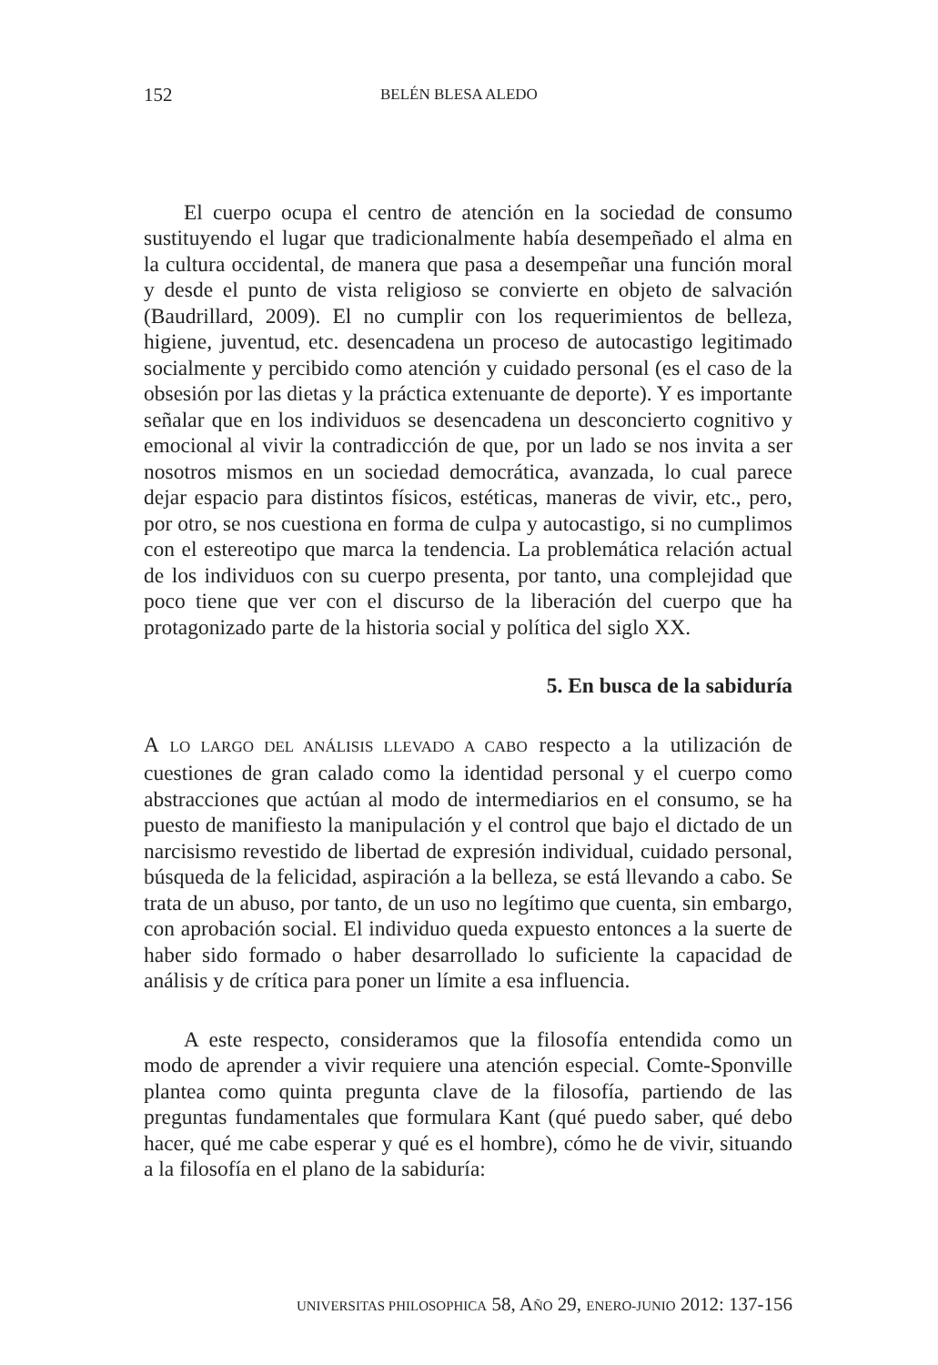152 BELÉN BLESA ALEDO
El cuerpo ocupa el centro de atención en la sociedad de consumo sustituyendo el lugar que tradicionalmente había desempeñado el alma en la cultura occidental, de manera que pasa a desempeñar una función moral y desde el punto de vista religioso se convierte en objeto de salvación (Baudrillard, 2009). El no cumplir con los requerimientos de belleza, higiene, juventud, etc. desencadena un proceso de autocastigo legitimado socialmente y percibido como atención y cuidado personal (es el caso de la obsesión por las dietas y la práctica extenuante de deporte). Y es importante señalar que en los individuos se desencadena un desconcierto cognitivo y emocional al vivir la contradicción de que, por un lado se nos invita a ser nosotros mismos en un sociedad democrática, avanzada, lo cual parece dejar espacio para distintos físicos, estéticas, maneras de vivir, etc., pero, por otro, se nos cuestiona en forma de culpa y autocastigo, si no cumplimos con el estereotipo que marca la tendencia. La problemática relación actual de los individuos con su cuerpo presenta, por tanto, una complejidad que poco tiene que ver con el discurso de la liberación del cuerpo que ha protagonizado parte de la historia social y política del siglo XX.
5. En busca de la sabiduría
A LO LARGO DEL ANÁLISIS LLEVADO A CABO respecto a la utilización de cuestiones de gran calado como la identidad personal y el cuerpo como abstracciones que actúan al modo de intermediarios en el consumo, se ha puesto de manifiesto la manipulación y el control que bajo el dictado de un narcisismo revestido de libertad de expresión individual, cuidado personal, búsqueda de la felicidad, aspiración a la belleza, se está llevando a cabo. Se trata de un abuso, por tanto, de un uso no legítimo que cuenta, sin embargo, con aprobación social. El individuo queda expuesto entonces a la suerte de haber sido formado o haber desarrollado lo suficiente la capacidad de análisis y de crítica para poner un límite a esa influencia.
A este respecto, consideramos que la filosofía entendida como un modo de aprender a vivir requiere una atención especial. Comte-Sponville plantea como quinta pregunta clave de la filosofía, partiendo de las preguntas fundamentales que formulara Kant (qué puedo saber, qué debo hacer, qué me cabe esperar y qué es el hombre), cómo he de vivir, situando a la filosofía en el plano de la sabiduría:
UNIVERSITAS PHILOSOPHICA 58, AÑO 29, ENERO-JUNIO 2012: 137-156